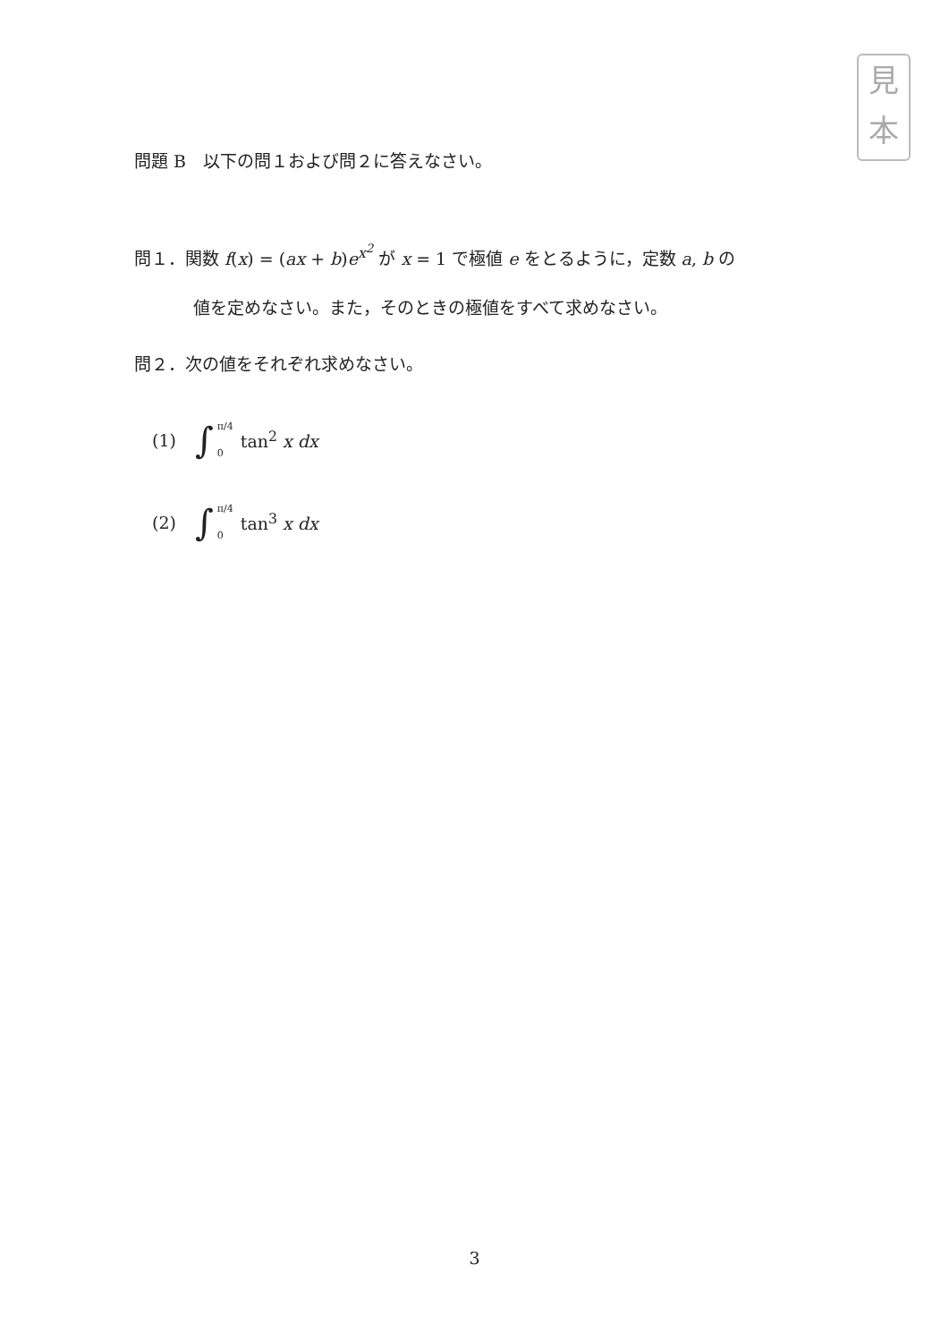見
本
問題 B　以下の問１および問２に答えなさい。
問１．関数 f(x) = (ax + b)e<sup>x<sup>2</sup></sup> が x = 1 で極値 e をとるように，定数 a, b の
値を定めなさい。また，そのときの極値をすべて求めなさい。
問２．次の値をそれぞれ求めなさい。
(1) ∫ π/4 0 tan<sup>2</sup> x dx
(2) ∫ π/4 0 tan<sup>3</sup> x dx
3